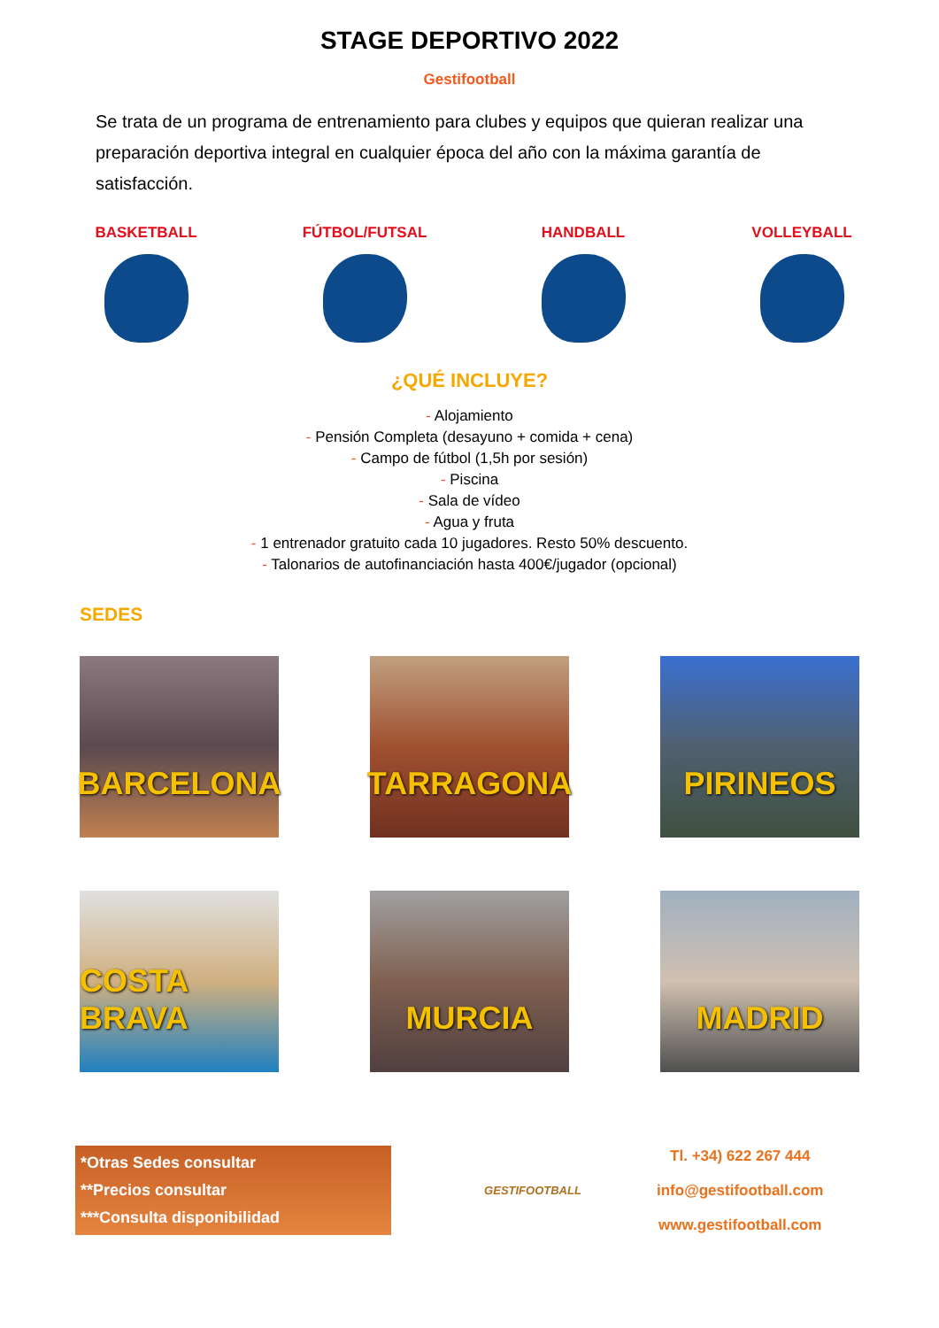STAGE DEPORTIVO 2022
Gestifootball
Se trata de un programa de entrenamiento para clubes y equipos que quieran realizar una preparación deportiva integral en cualquier época del año con la máxima garantía de satisfacción.
BASKETBALL FÚTBOL/FUTSAL HANDBALL VOLLEYBALL
¿QUÉ INCLUYE?
- Alojamiento
- Pensión Completa (desayuno + comida + cena)
- Campo de fútbol (1,5h por sesión)
- Piscina
- Sala de vídeo
- Agua y fruta
- 1 entrenador gratuito cada 10 jugadores. Resto 50% descuento.
- Talonarios de autofinanciación hasta 400€/jugador (opcional)
SEDES
BARCELONA
TARRAGONA
PIRINEOS
COSTA BRAVA
MURCIA
MADRID
*Otras Sedes consultar
**Precios consultar
***Consulta disponibilidad
GESTIFOOTBALL
Tl. +34) 622 267 444
info@gestifootball.com
www.gestifootball.com